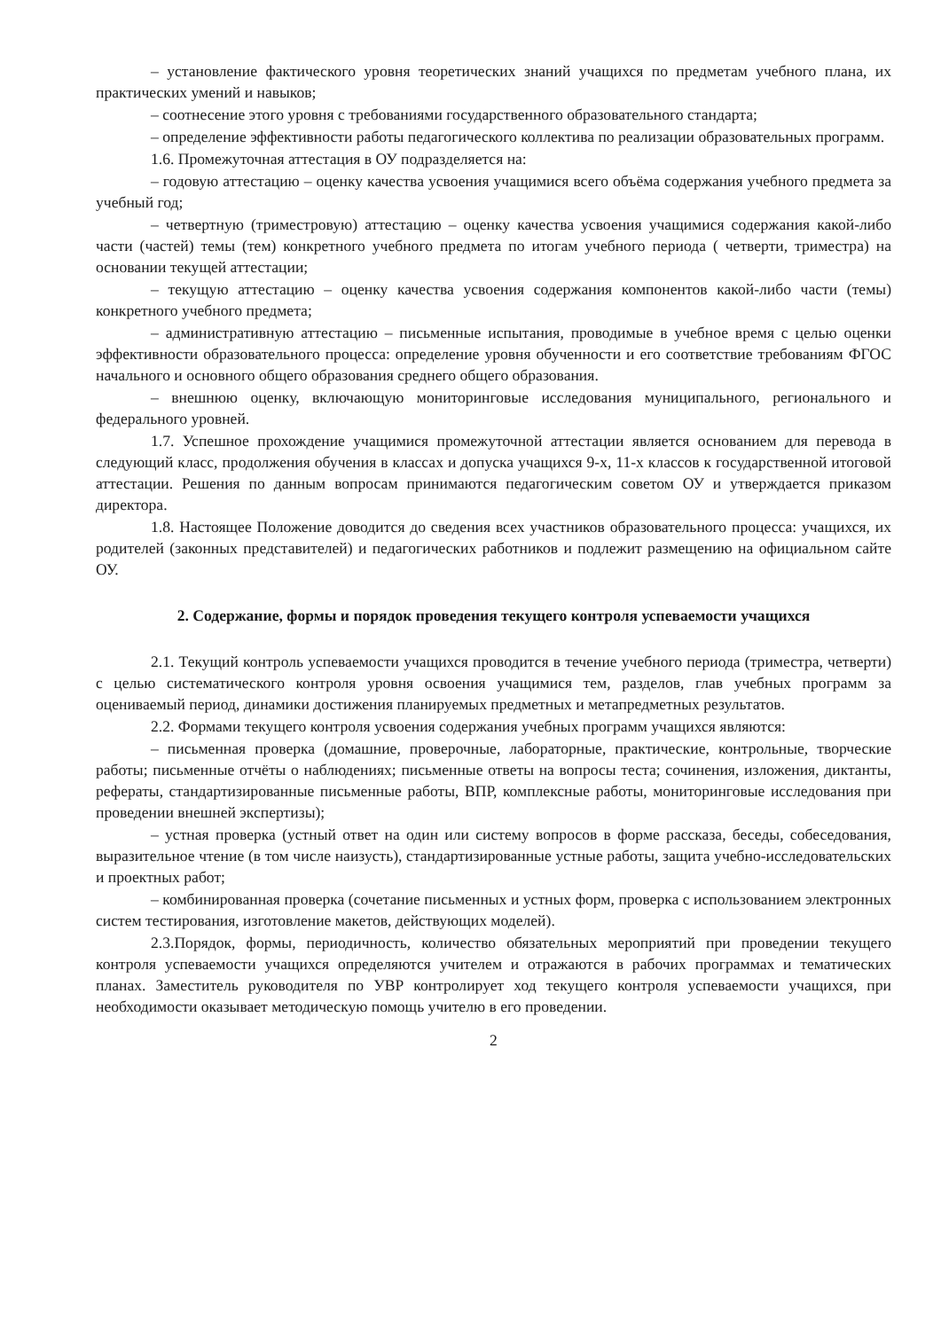– установление фактического уровня теоретических знаний учащихся по предметам учебного плана, их практических умений и навыков;
– соотнесение этого уровня с требованиями государственного образовательного стандарта;
– определение эффективности работы педагогического коллектива по реализации образовательных программ.
1.6. Промежуточная аттестация в ОУ подразделяется на:
– годовую аттестацию – оценку качества усвоения учащимися всего объёма содержания учебного предмета за учебный год;
– четвертную (триместровую) аттестацию – оценку качества усвоения учащимися содержания какой-либо части (частей) темы (тем) конкретного учебного предмета по итогам учебного периода ( четверти, триместра) на основании текущей аттестации;
– текущую аттестацию – оценку качества усвоения содержания компонентов какой-либо части (темы) конкретного учебного предмета;
– административную аттестацию – письменные испытания, проводимые в учебное время с целью оценки эффективности образовательного процесса: определение уровня обученности и его соответствие требованиям ФГОС начального и основного общего образования среднего общего образования.
– внешнюю оценку, включающую мониторинговые исследования муниципального, регионального и федерального уровней.
1.7. Успешное прохождение учащимися промежуточной аттестации является основанием для перевода в следующий класс, продолжения обучения в классах и допуска учащихся 9-х, 11-х классов к государственной итоговой аттестации. Решения по данным вопросам принимаются педагогическим советом ОУ и утверждается приказом директора.
1.8. Настоящее Положение доводится до сведения всех участников образовательного процесса: учащихся, их родителей (законных представителей) и педагогических работников и подлежит размещению на официальном сайте ОУ.
2. Содержание, формы и порядок проведения текущего контроля успеваемости учащихся
2.1. Текущий контроль успеваемости учащихся проводится в течение учебного периода (триместра, четверти) с целью систематического контроля уровня освоения учащимися тем, разделов, глав учебных программ за оцениваемый период, динамики достижения планируемых предметных и метапредметных результатов.
2.2. Формами текущего контроля усвоения содержания учебных программ учащихся являются:
– письменная проверка (домашние, проверочные, лабораторные, практические, контрольные, творческие работы; письменные отчёты о наблюдениях; письменные ответы на вопросы теста; сочинения, изложения, диктанты, рефераты, стандартизированные письменные работы, ВПР, комплексные работы, мониторинговые исследования при проведении внешней экспертизы);
– устная проверка (устный ответ на один или систему вопросов в форме рассказа, беседы, собеседования, выразительное чтение (в том числе наизусть), стандартизированные устные работы, защита учебно-исследовательских и проектных работ;
– комбинированная проверка (сочетание письменных и устных форм, проверка с использованием электронных систем тестирования, изготовление макетов, действующих моделей).
2.3.Порядок, формы, периодичность, количество обязательных мероприятий при проведении текущего контроля успеваемости учащихся определяются учителем и отражаются в рабочих программах и тематических планах. Заместитель руководителя по УВР контролирует ход текущего контроля успеваемости учащихся, при необходимости оказывает методическую помощь учителю в его проведении.
2